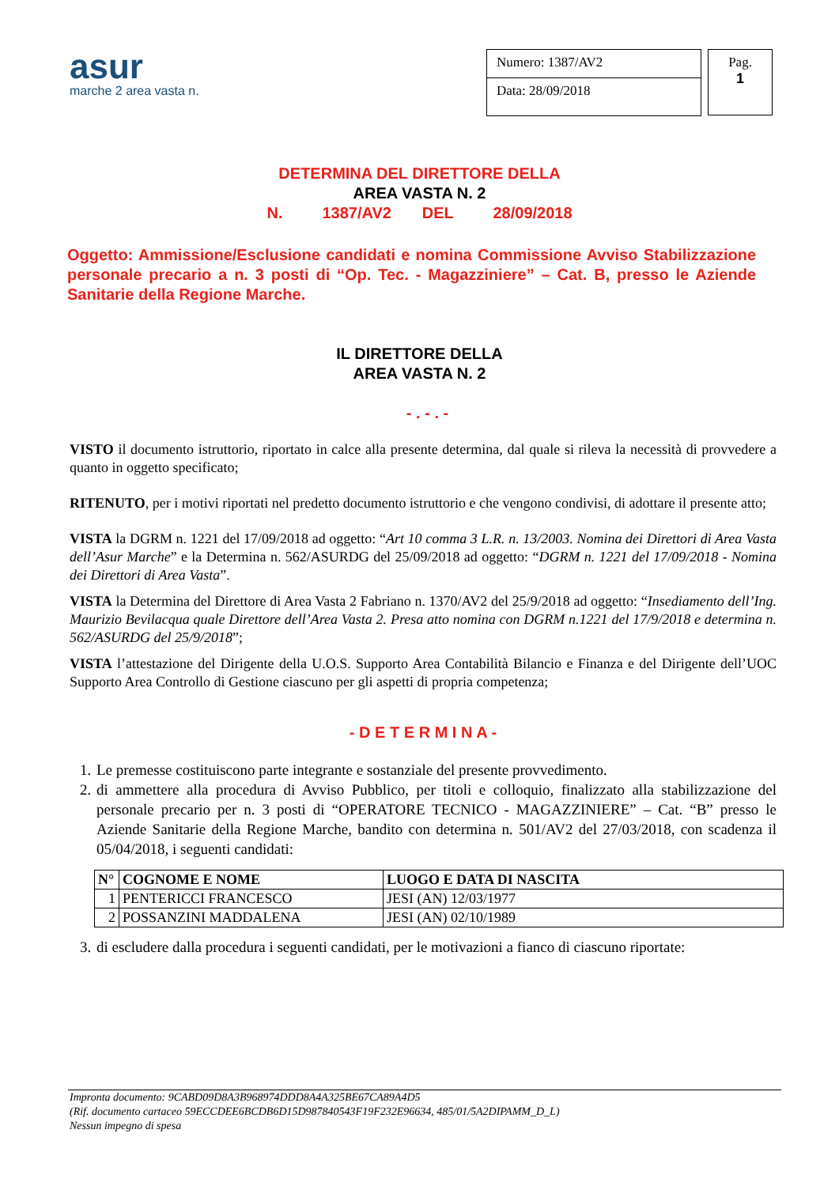asur
marche 2 area vasta n.
Numero: 1387/AV2
Data: 28/09/2018
Pag.
1
DETERMINA DEL DIRETTORE DELLA
AREA VASTA N. 2
N. 1387/AV2 DEL 28/09/2018
Oggetto: Ammissione/Esclusione candidati e nomina Commissione Avviso Stabilizzazione personale precario a n. 3 posti di “Op. Tec. - Magazziniere” – Cat. B, presso le Aziende Sanitarie della Regione Marche.
IL DIRETTORE DELLA
AREA VASTA N. 2
- . - . -
VISTO il documento istruttorio, riportato in calce alla presente determina, dal quale si rileva la necessità di provvedere a quanto in oggetto specificato;
RITENUTO, per i motivi riportati nel predetto documento istruttorio e che vengono condivisi, di adottare il presente atto;
VISTA la DGRM n. 1221 del 17/09/2018 ad oggetto: “Art 10 comma 3 L.R. n. 13/2003. Nomina dei Direttori di Area Vasta dell’Asur Marche” e la Determina n. 562/ASURDG del 25/09/2018 ad oggetto: “DGRM n. 1221 del 17/09/2018 - Nomina dei Direttori di Area Vasta”.
VISTA la Determina del Direttore di Area Vasta 2 Fabriano n. 1370/AV2 del 25/9/2018 ad oggetto: “Insediamento dell’Ing. Maurizio Bevilacqua quale Direttore dell’Area Vasta 2. Presa atto nomina con DGRM n.1221 del 17/9/2018 e determina n. 562/ASURDG del 25/9/2018”;
VISTA l’attestazione del Dirigente della U.O.S. Supporto Area Contabilità Bilancio e Finanza e del Dirigente dell’UOC Supporto Area Controllo di Gestione ciascuno per gli aspetti di propria competenza;
- D E T E R M I N A -
1. Le premesse costituiscono parte integrante e sostanziale del presente provvedimento.
2. di ammettere alla procedura di Avviso Pubblico, per titoli e colloquio, finalizzato alla stabilizzazione del personale precario per n. 3 posti di “OPERATORE TECNICO - MAGAZZINIERE” – Cat. “B” presso le Aziende Sanitarie della Regione Marche, bandito con determina n. 501/AV2 del 27/03/2018, con scadenza il 05/04/2018, i seguenti candidati:
| N° | COGNOME E NOME | LUOGO E DATA DI NASCITA |
| --- | --- | --- |
| 1 | PENTERICCI FRANCESCO | JESI (AN) 12/03/1977 |
| 2 | POSSANZINI MADDALENA | JESI (AN) 02/10/1989 |
3. di escludere dalla procedura i seguenti candidati, per le motivazioni a fianco di ciascuno riportate:
Impronta documento: 9CABD09D8A3B968974DDD8A4A325BE67CA89A4D5
(Rif. documento cartaceo 59ECCDEE6BCDB6D15D987840543F19F232E96634, 485/01/5A2DIPAMM_D_L)
Nessun impegno di spesa